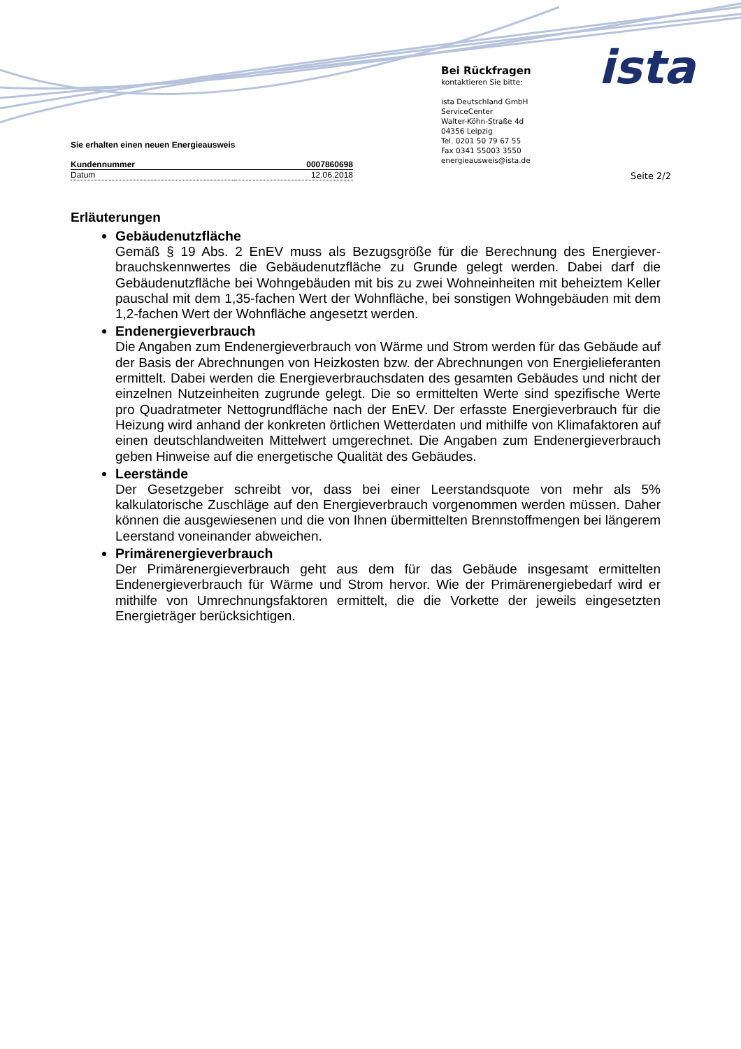Sie erhalten einen neuen Energieausweis
| Kundennummer | 0007860698 |
| Datum | 12.06.2018 |
Bei Rückfragen
kontaktieren Sie bitte:
ista Deutschland GmbH
ServiceCenter
Walter-Köhn-Straße 4d
04356 Leipzig
Tel. 0201 50 79 67 55
Fax 0341 55003 3550
energieausweis@ista.de
ista
Seite 2/2
Erläuterungen
Gebäudenutzfläche
Gemäß § 19 Abs. 2 EnEV muss als Bezugsgröße für die Berechnung des Energiever­brauchskennwertes die Gebäudenutzfläche zu Grunde gelegt werden. Dabei darf die Gebäudenutzfläche bei Wohngebäuden mit bis zu zwei Wohneinheiten mit beheiztem Keller pauschal mit dem 1,35-fachen Wert der Wohnfläche, bei sonstigen Wohn­gebäuden mit dem 1,2-fachen Wert der Wohnfläche angesetzt werden.
Endenergieverbrauch
Die Angaben zum Endenergieverbrauch von Wärme und Strom werden für das Gebäude auf der Basis der Abrechnungen von Heizkosten bzw. der Abrechnungen von Energielieferanten ermittelt. Dabei werden die Energieverbrauchsdaten des gesamten Gebäudes und nicht der einzelnen Nutzeinheiten zugrunde gelegt. Die so ermittelten Werte sind spezifische Werte pro Quadratmeter Nettogrundfläche nach der EnEV. Der erfasste Energieverbrauch für die Heizung wird anhand der konkreten örtlichen Wetterdaten und mithilfe von Klimafaktoren auf einen deutschlandweiten Mittelwert umgerechnet. Die Angaben zum Endenergieverbrauch geben Hinweise auf die energetische Qualität des Gebäudes.
Leerstände
Der Gesetzgeber schreibt vor, dass bei einer Leerstandsquote von mehr als 5% kalkulatorische Zuschläge auf den Energieverbrauch vorgenommen werden müssen. Daher können die ausgewiesenen und die von Ihnen übermittelten Brennstoffmengen bei längerem Leerstand voneinander abweichen.
Primärenergieverbrauch
Der Primärenergieverbrauch geht aus dem für das Gebäude insgesamt ermittelten Endenergieverbrauch für Wärme und Strom hervor. Wie der Primärenergiebedarf wird er mithilfe von Umrechnungsfaktoren ermittelt, die die Vorkette der jeweils eingesetzten Energieträger berücksichtigen.